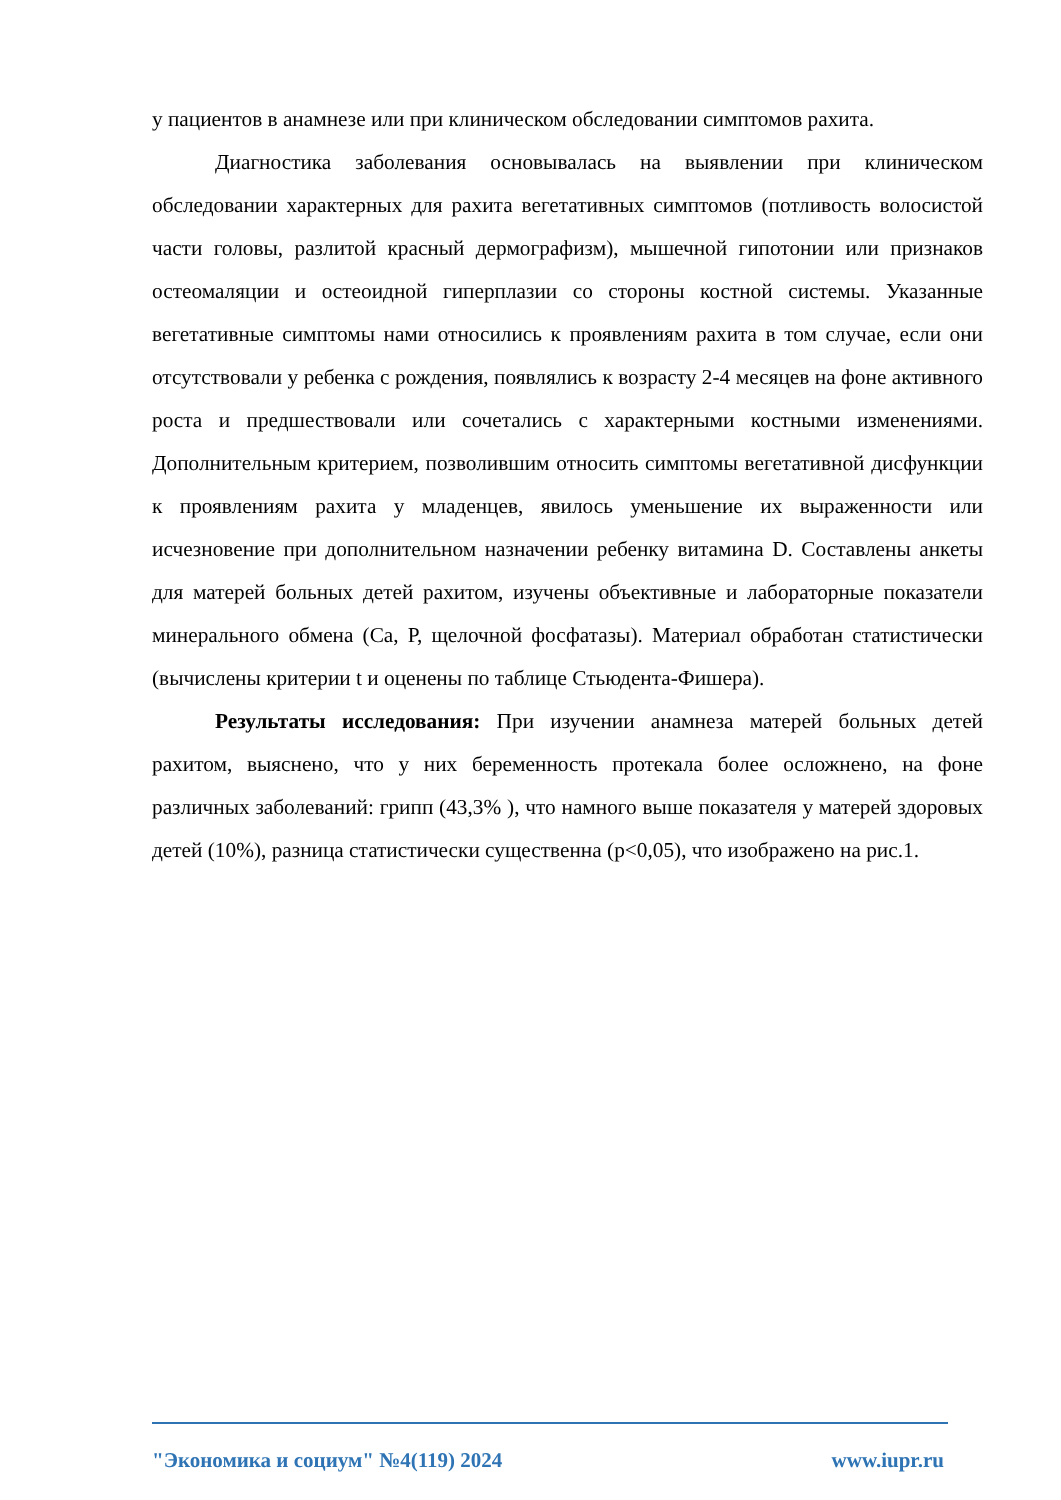у пациентов в анамнезе или при клиническом обследовании симптомов рахита.
Диагностика заболевания основывалась на выявлении при клиническом обследовании характерных для рахита вегетативных симптомов (потливость волосистой части головы, разлитой красный дермографизм), мышечной гипотонии или признаков остеомаляции и остеоидной гиперплазии со стороны костной системы. Указанные вегетативные симптомы нами относились к проявлениям рахита в том случае, если они отсутствовали у ребенка с рождения, появлялись к возрасту 2-4 месяцев на фоне активного роста и предшествовали или сочетались с характерными костными изменениями. Дополнительным критерием, позволившим относить симптомы вегетативной дисфункции к проявлениям рахита у младенцев, явилось уменьшение их выраженности или исчезновение при дополнительном назначении ребенку витамина D. Составлены анкеты для матерей больных детей рахитом, изучены объективные и лабораторные показатели минерального обмена (Са, Р, щелочной фосфатазы). Материал обработан статистически (вычислены критерии t и оценены по таблице Стьюдента-Фишера).
Результаты исследования: При изучении анамнеза матерей больных детей рахитом, выяснено, что у них беременность протекала более осложнено, на фоне различных заболеваний: грипп (43,3% ), что намного выше показателя у матерей здоровых детей (10%), разница статистически существенна (p<0,05), что изображено на рис.1.
"Экономика и социум" №4(119) 2024 www.iupr.ru